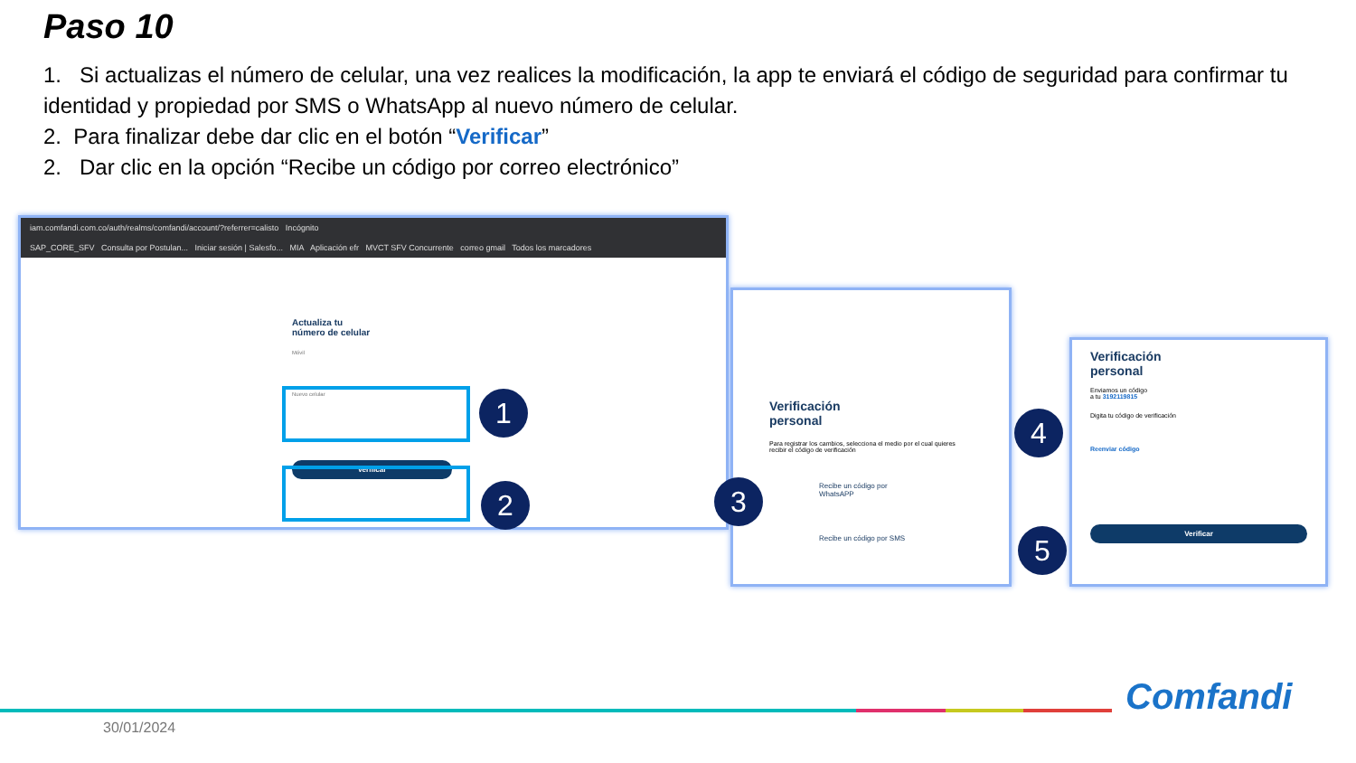Paso 10
1. Si actualizas el número de celular, una vez realices la modificación, la app te enviará el código de seguridad para confirmar tu identidad y propiedad por SMS o WhatsApp al nuevo número de celular.
2. Para finalizar debe dar clic en el botón “Verificar”
2. Dar clic en la opción “Recibe un código por correo electrónico”
iam.comfandi.com.co/auth/realms/comfandi/account/?referrer=calisto Incógnito
SAP_CORE_SFV Consulta por Postulan... Iniciar sesión | Salesfo... MIA Aplicación efr MVCT SFV Concurrente correo gmail Todos los marcadores
Actualiza tu
número de celular
Móvil
Nuevo celular
Verificar
1
2
Verificación
personal
Para registrar los cambios, selecciona el medio por el cual quieres recibir el código de verificación
Recibe un código por WhatsAPP
Recibe un código por SMS
3
Verificación
personal
Enviamos un código
a tu 3192119815
Digita tu código de verificación
Reenviar código
Verificar
4
5
30/01/2024
Comfandi